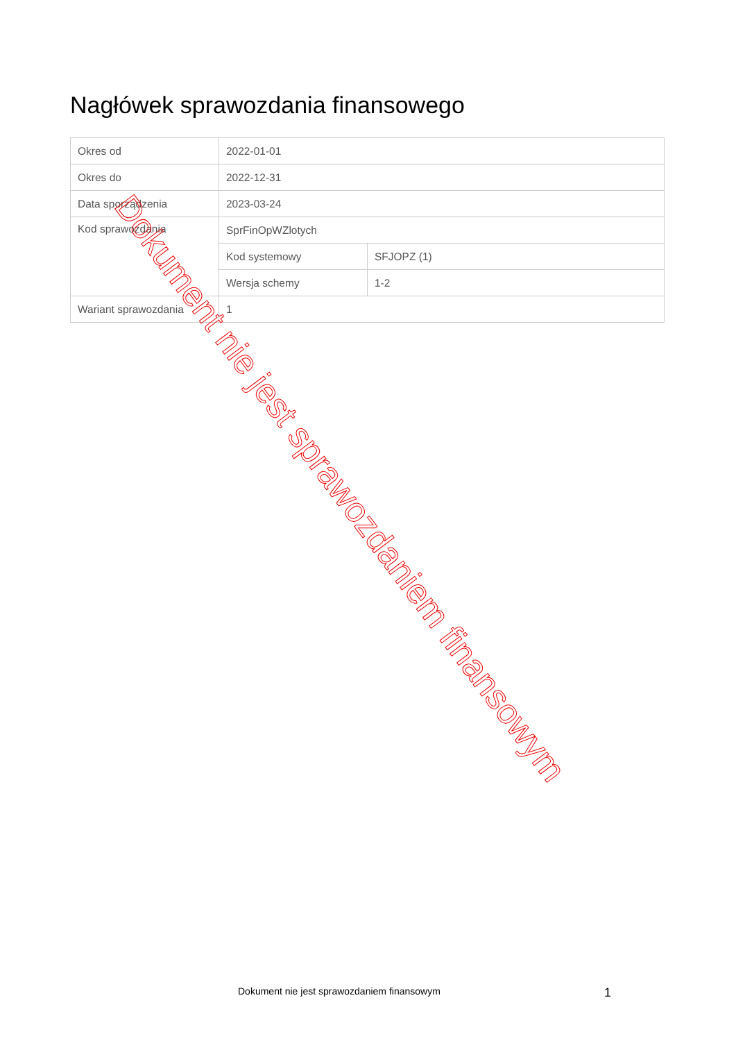Nagłówek sprawozdania finansowego
| Okres od | 2022-01-01 | |
| Okres do | 2022-12-31 | |
| Data sporządzenia | 2023-03-24 | |
| Kod sprawozdania | SprFinOpWZlotych | |
| | Kod systemowy | SFJOPZ (1) |
| | Wersja schemy | 1-2 |
| Wariant sprawozdania | 1 | |
Dokument nie jest sprawozdaniem finansowym
Dokument nie jest sprawozdaniem finansowym
1